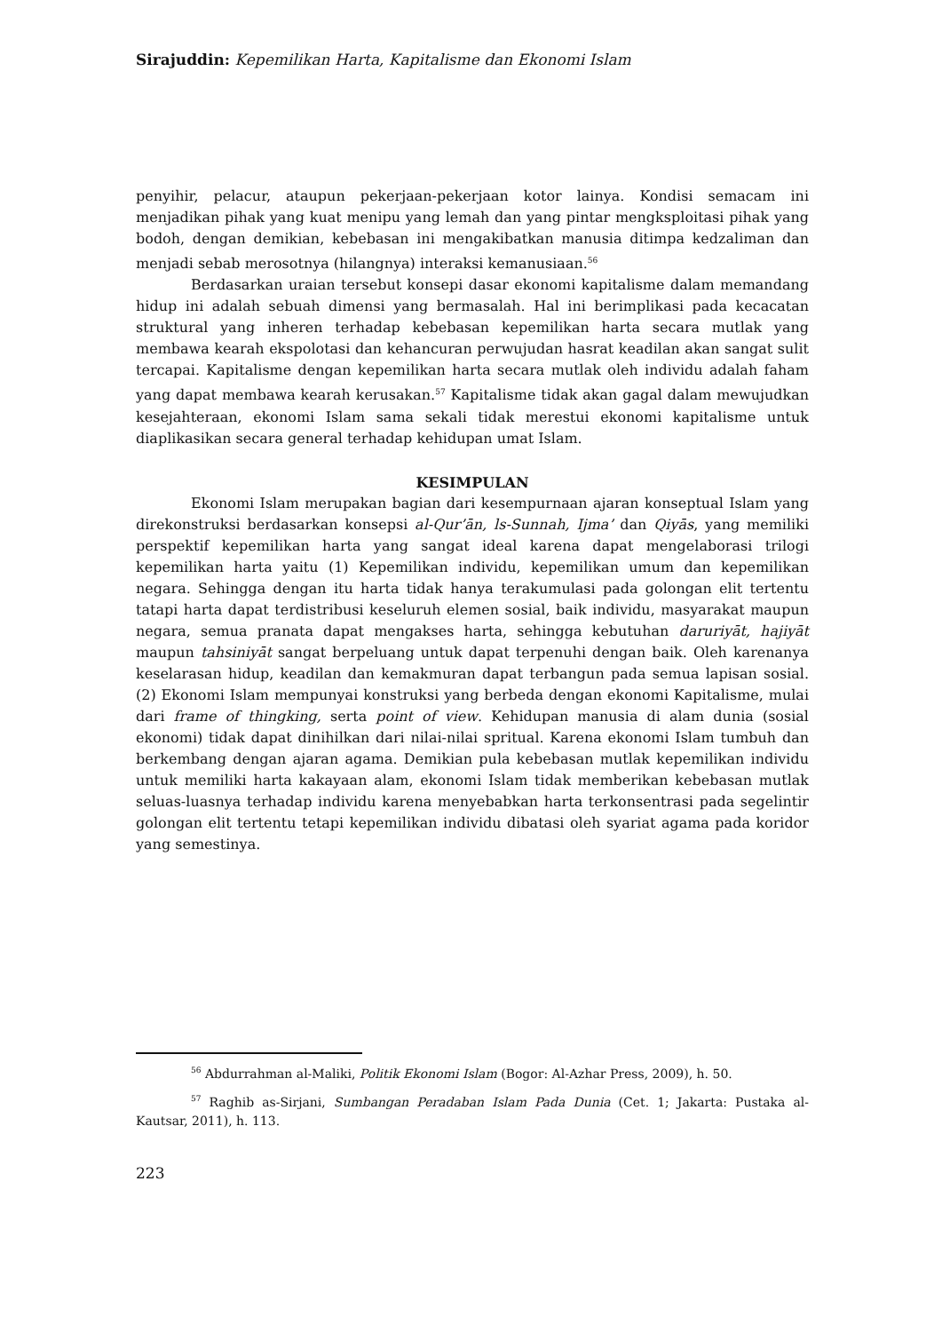Sirajuddin: Kepemilikan Harta, Kapitalisme dan Ekonomi Islam
penyihir, pelacur, ataupun pekerjaan-pekerjaan kotor lainya. Kondisi semacam ini menjadikan pihak yang kuat menipu yang lemah dan yang pintar mengksploitasi pihak yang bodoh, dengan demikian, kebebasan ini mengakibatkan manusia ditimpa kedzaliman dan menjadi sebab merosotnya (hilangnya) interaksi kemanusiaan.<sup>56</sup>
Berdasarkan uraian tersebut konsepi dasar ekonomi kapitalisme dalam memandang hidup ini adalah sebuah dimensi yang bermasalah. Hal ini berimplikasi pada kecacatan struktural yang inheren terhadap kebebasan kepemilikan harta secara mutlak yang membawa kearah ekspolotasi dan kehancuran perwujudan hasrat keadilan akan sangat sulit tercapai. Kapitalisme dengan kepemilikan harta secara mutlak oleh individu adalah faham yang dapat membawa kearah kerusakan.<sup>57</sup> Kapitalisme tidak akan gagal dalam mewujudkan kesejahteraan, ekonomi Islam sama sekali tidak merestui ekonomi kapitalisme untuk diaplikasikan secara general terhadap kehidupan umat Islam.
KESIMPULAN
Ekonomi Islam merupakan bagian dari kesempurnaan ajaran konseptual Islam yang direkonstruksi berdasarkan konsepsi al-Qur’ān, ls-Sunnah, Ijma’ dan Qiyās, yang memiliki perspektif kepemilikan harta yang sangat ideal karena dapat mengelaborasi trilogi kepemilikan harta yaitu (1) Kepemilikan individu, kepemilikan umum dan kepemilikan negara. Sehingga dengan itu harta tidak hanya terakumulasi pada golongan elit tertentu tatapi harta dapat terdistribusi keseluruh elemen sosial, baik individu, masyarakat maupun negara, semua pranata dapat mengakses harta, sehingga kebutuhan daruriyāt, hajiyāt maupun tahsiniyāt sangat berpeluang untuk dapat terpenuhi dengan baik. Oleh karenanya keselarasan hidup, keadilan dan kemakmuran dapat terbangun pada semua lapisan sosial. (2) Ekonomi Islam mempunyai konstruksi yang berbeda dengan ekonomi Kapitalisme, mulai dari frame of thingking, serta point of view. Kehidupan manusia di alam dunia (sosial ekonomi) tidak dapat dinihilkan dari nilai-nilai spritual. Karena ekonomi Islam tumbuh dan berkembang dengan ajaran agama. Demikian pula kebebasan mutlak kepemilikan individu untuk memiliki harta kakayaan alam, ekonomi Islam tidak memberikan kebebasan mutlak seluas-luasnya terhadap individu karena menyebabkan harta terkonsentrasi pada segelintir golongan elit tertentu tetapi kepemilikan individu dibatasi oleh syariat agama pada koridor yang semestinya.
<sup>56</sup> Abdurrahman al-Maliki, Politik Ekonomi Islam (Bogor: Al-Azhar Press, 2009), h. 50.
<sup>57</sup> Raghib as-Sirjani, Sumbangan Peradaban Islam Pada Dunia (Cet. 1; Jakarta: Pustaka al-Kautsar, 2011), h. 113.
223